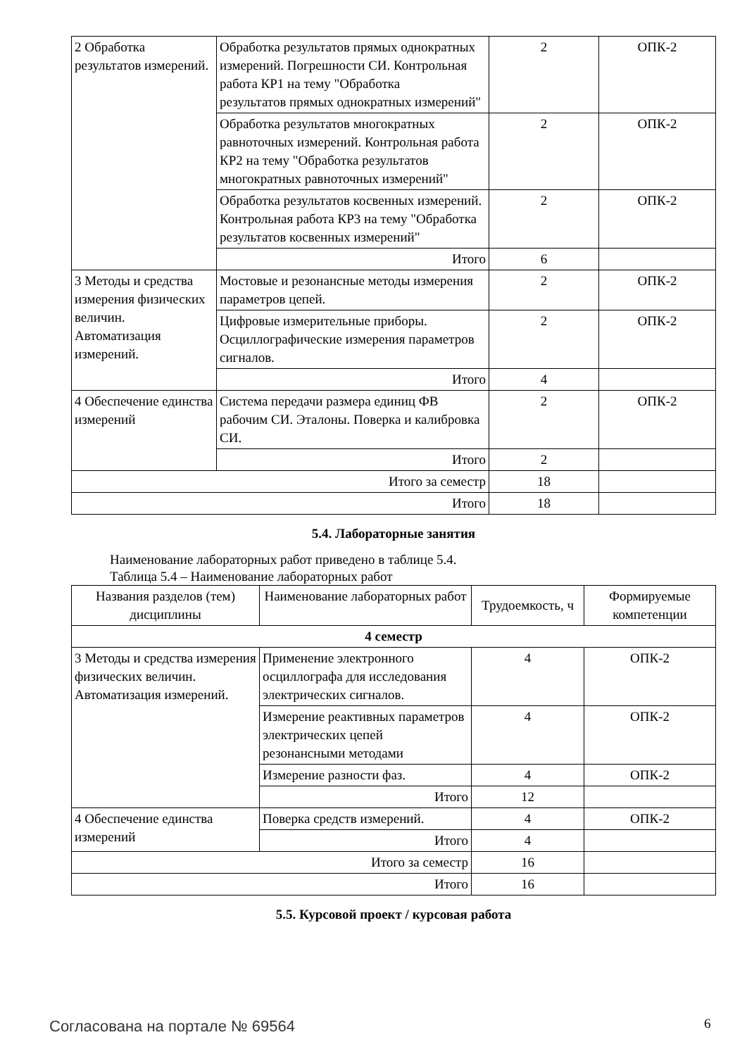| 2 Обработка результатов измерений. | Обработка результатов прямых однократных измерений. Погрешности СИ. Контрольная работа КР1 на тему "Обработка результатов прямых однократных измерений" | 2 | ОПК-2 |
| | Обработка результатов многократных равноточных измерений. Контрольная работа КР2 на тему "Обработка результатов многократных равноточных измерений" | 2 | ОПК-2 |
| | Обработка результатов косвенных измерений. Контрольная работа КР3 на тему "Обработка результатов косвенных измерений" | 2 | ОПК-2 |
| | Итого | 6 | |
| 3 Методы и средства измерения физических величин. Автоматизация измерений. | Мостовые и резонансные методы измерения параметров цепей. | 2 | ОПК-2 |
| | Цифровые измерительные приборы. Осциллографические измерения параметров сигналов. | 2 | ОПК-2 |
| | Итого | 4 | |
| 4 Обеспечение единства измерений | Система передачи размера единиц ФВ рабочим СИ. Эталоны. Поверка и калибровка СИ. | 2 | ОПК-2 |
| | Итого | 2 | |
| Итого за семестр | | 18 | |
| Итого | | 18 | |
5.4. Лабораторные занятия
Наименование лабораторных работ приведено в таблице 5.4.
Таблица 5.4 – Наименование лабораторных работ
| Названия разделов (тем) дисциплины | Наименование лабораторных работ | Трудоемкость, ч | Формируемые компетенции |
| --- | --- | --- | --- |
| 4 семестр | | | |
| 3 Методы и средства измерения физических величин. Автоматизация измерений. | Применение электронного осциллографа для исследования электрических сигналов. | 4 | ОПК-2 |
| | Измерение реактивных параметров электрических цепей резонансными методами | 4 | ОПК-2 |
| | Измерение разности фаз. | 4 | ОПК-2 |
| | Итого | 12 | |
| 4 Обеспечение единства измерений | Поверка средств измерений. | 4 | ОПК-2 |
| | Итого | 4 | |
| Итого за семестр | | 16 | |
| Итого | | 16 | |
5.5. Курсовой проект / курсовая работа
Согласована на портале № 69564 6